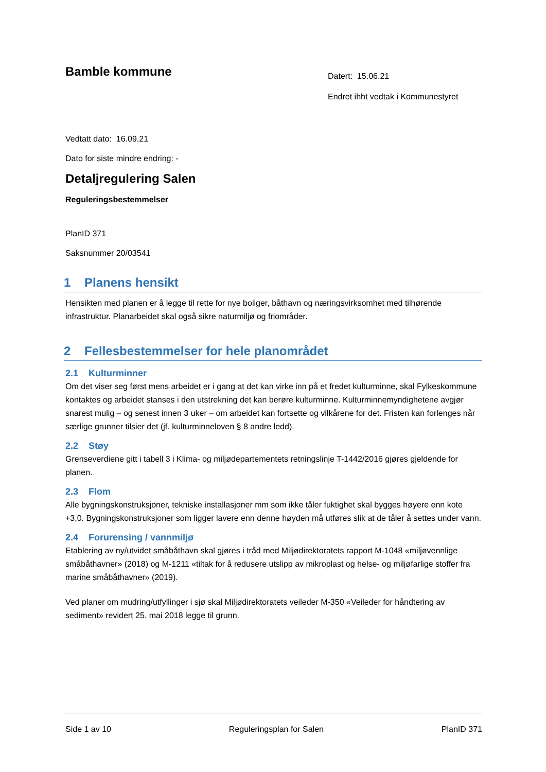Bamble kommune
Datert: 15.06.21
Endret ihht vedtak i Kommunestyret
Vedtatt dato: 16.09.21
Dato for siste mindre endring: -
Detaljregulering Salen
Reguleringsbestemmelser
PlanID 371
Saksnummer 20/03541
1 Planens hensikt
Hensikten med planen er å legge til rette for nye boliger, båthavn og næringsvirksomhet med tilhørende infrastruktur. Planarbeidet skal også sikre naturmiljø og friområder.
2 Fellesbestemmelser for hele planområdet
2.1 Kulturminner
Om det viser seg først mens arbeidet er i gang at det kan virke inn på et fredet kulturminne, skal Fylkeskommune kontaktes og arbeidet stanses i den utstrekning det kan berøre kulturminne. Kulturminnemyndighetene avgjør snarest mulig – og senest innen 3 uker – om arbeidet kan fortsette og vilkårene for det. Fristen kan forlenges når særlige grunner tilsier det (jf. kulturminneloven § 8 andre ledd).
2.2 Støy
Grenseverdiene gitt i tabell 3 i Klima- og miljødepartementets retningslinje T-1442/2016 gjøres gjeldende for planen.
2.3 Flom
Alle bygningskonstruksjoner, tekniske installasjoner mm som ikke tåler fuktighet skal bygges høyere enn kote +3,0. Bygningskonstruksjoner som ligger lavere enn denne høyden må utføres slik at de tåler å settes under vann.
2.4 Forurensing / vannmiljø
Etablering av ny/utvidet småbåthavn skal gjøres i tråd med Miljødirektoratets rapport M-1048 «miljøvennlige småbåthavner» (2018) og M-1211 «tiltak for å redusere utslipp av mikroplast og helse- og miljøfarlige stoffer fra marine småbåthavner» (2019).
Ved planer om mudring/utfyllinger i sjø skal Miljødirektoratets veileder M-350 «Veileder for håndtering av sediment» revidert 25. mai 2018 legge til grunn.
Side 1 av 10 Reguleringsplan for Salen PlanID 371